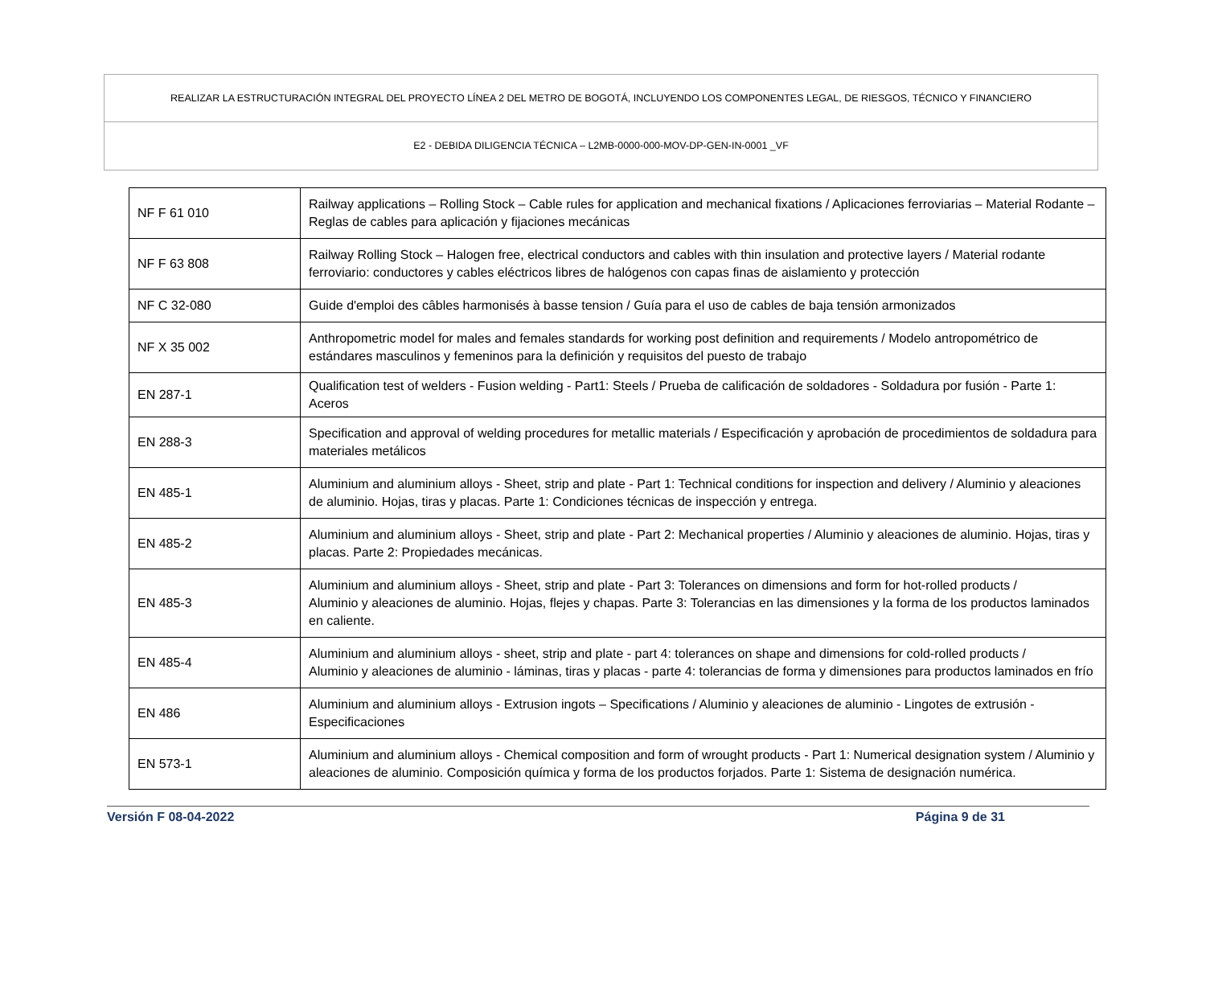REALIZAR LA ESTRUCTURACIÓN INTEGRAL DEL PROYECTO LÍNEA 2 DEL METRO DE BOGOTÁ, INCLUYENDO LOS COMPONENTES LEGAL, DE RIESGOS, TÉCNICO Y FINANCIERO
E2 - DEBIDA DILIGENCIA TÉCNICA – L2MB-0000-000-MOV-DP-GEN-IN-0001 _VF
| NF F 61 010 | Railway applications – Rolling Stock – Cable rules for application and mechanical fixations / Aplicaciones ferroviarias – Material Rodante – Reglas de cables para aplicación y fijaciones mecánicas |
| NF F 63 808 | Railway Rolling Stock – Halogen free, electrical conductors and cables with thin insulation and protective layers / Material rodante ferroviario: conductores y cables eléctricos libres de halógenos con capas finas de aislamiento y protección |
| NF C 32-080 | Guide d'emploi des câbles harmonisés à basse tension / Guía para el uso de cables de baja tensión armonizados |
| NF X 35 002 | Anthropometric model for males and females standards for working post definition and requirements / Modelo antropométrico de estándares masculinos y femeninos para la definición y requisitos del puesto de trabajo |
| EN 287-1 | Qualification test of welders - Fusion welding - Part1: Steels / Prueba de calificación de soldadores - Soldadura por fusión - Parte 1: Aceros |
| EN 288-3 | Specification and approval of welding procedures for metallic materials / Especificación y aprobación de procedimientos de soldadura para materiales metálicos |
| EN 485-1 | Aluminium and aluminium alloys - Sheet, strip and plate - Part 1: Technical conditions for inspection and delivery / Aluminio y aleaciones de aluminio. Hojas, tiras y placas. Parte 1: Condiciones técnicas de inspección y entrega. |
| EN 485-2 | Aluminium and aluminium alloys - Sheet, strip and plate - Part 2: Mechanical properties / Aluminio y aleaciones de aluminio. Hojas, tiras y placas. Parte 2: Propiedades mecánicas. |
| EN 485-3 | Aluminium and aluminium alloys - Sheet, strip and plate - Part 3: Tolerances on dimensions and form for hot-rolled products / Aluminio y aleaciones de aluminio. Hojas, flejes y chapas. Parte 3: Tolerancias en las dimensiones y la forma de los productos laminados en caliente. |
| EN 485-4 | Aluminium and aluminium alloys - sheet, strip and plate - part 4: tolerances on shape and dimensions for cold-rolled products / Aluminio y aleaciones de aluminio - láminas, tiras y placas - parte 4: tolerancias de forma y dimensiones para productos laminados en frío |
| EN 486 | Aluminium and aluminium alloys - Extrusion ingots – Specifications / Aluminio y aleaciones de aluminio - Lingotes de extrusión - Especificaciones |
| EN 573-1 | Aluminium and aluminium alloys - Chemical composition and form of wrought products - Part 1: Numerical designation system / Aluminio y aleaciones de aluminio. Composición química y forma de los productos forjados. Parte 1: Sistema de designación numérica. |
Versión F 08-04-2022 Página 9 de 31